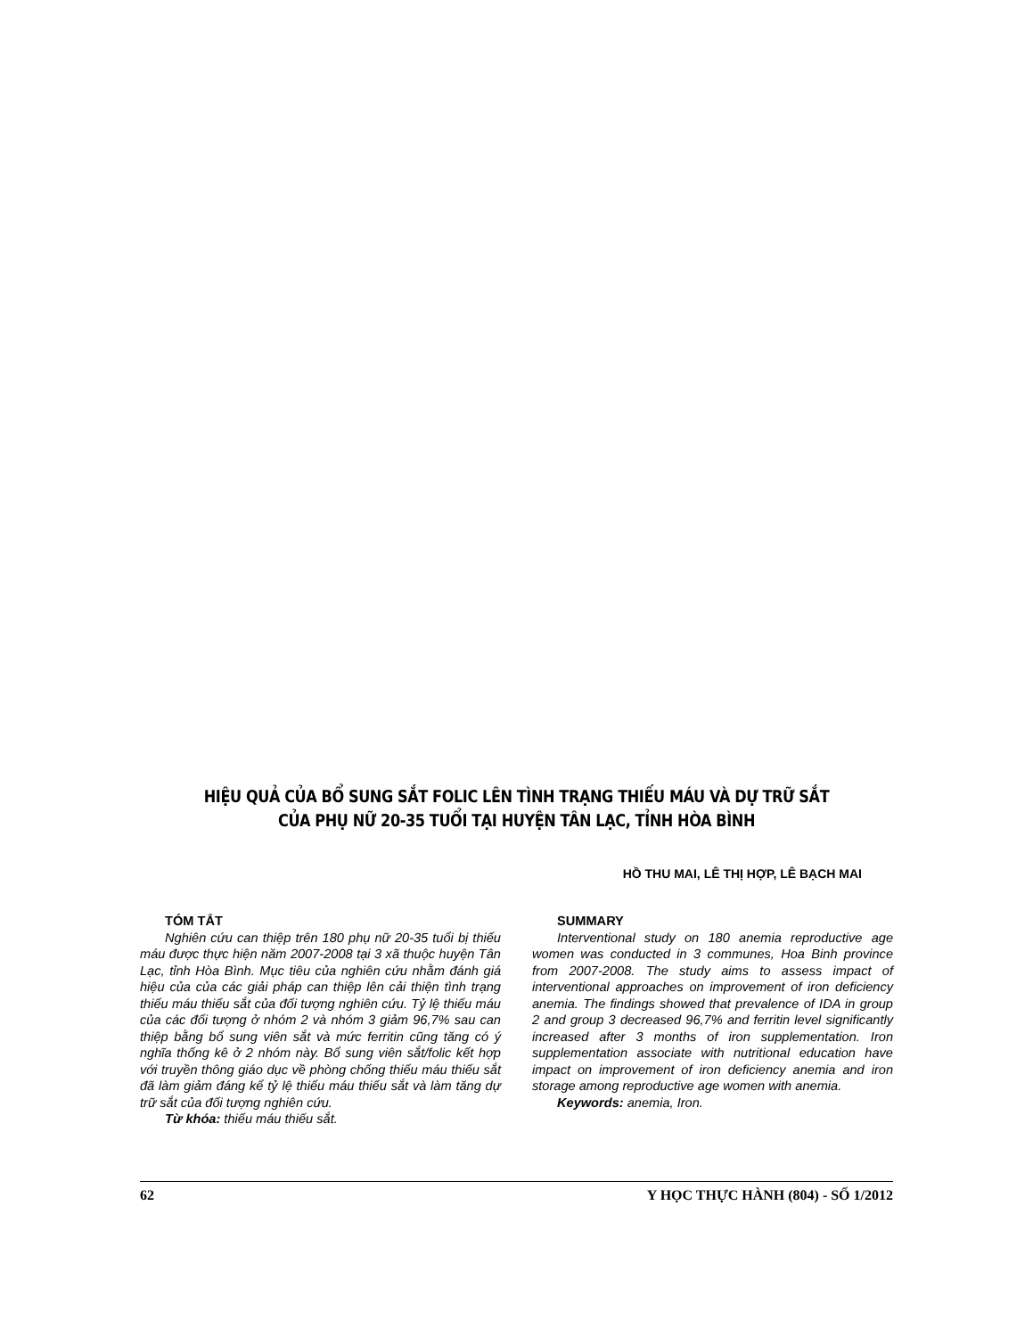HIỆU QUẢ CỦA BỔ SUNG SẮT FOLIC LÊN TÌNH TRẠNG THIẾU MÁU VÀ DỰ TRỮ SẮT
CỦA PHỤ NỮ 20-35 TUỔI TẠI HUYỆN TÂN LẠC, TỈNH HÒA BÌNH
HỒ THU MAI, LÊ THỊ HỢP, LÊ BẠCH MAI
TÓM TẮT
Nghiên cứu can thiệp trên 180 phụ nữ 20-35 tuổi bị thiếu máu được thực hiện năm 2007-2008 tại 3 xã thuộc huyện Tân Lạc, tỉnh Hòa Bình. Mục tiêu của nghiên cứu nhằm đánh giá hiệu của của các giải pháp can thiệp lên cải thiện tình trạng thiếu máu thiếu sắt của đối tượng nghiên cứu. Tỷ lệ thiếu máu của các đối tượng ở nhóm 2 và nhóm 3 giảm 96,7% sau can thiệp bằng bổ sung viên sắt và mức ferritin cũng tăng có ý nghĩa thống kê ở 2 nhóm này. Bổ sung viên sắt/folic kết hợp với truyền thông giáo dục về phòng chống thiếu máu thiếu sắt đã làm giảm đáng kể tỷ lệ thiếu máu thiếu sắt và làm tăng dự trữ sắt của đối tượng nghiên cứu.
Từ khóa: thiếu máu thiếu sắt.
SUMMARY
Interventional study on 180 anemia reproductive age women was conducted in 3 communes, Hoa Binh province from 2007-2008. The study aims to assess impact of interventional approaches on improvement of iron deficiency anemia. The findings showed that prevalence of IDA in group 2 and group 3 decreased 96,7% and ferritin level significantly increased after 3 months of iron supplementation. Iron supplementation associate with nutritional education have impact on improvement of iron deficiency anemia and iron storage among reproductive age women with anemia.
Keywords: anemia, Iron.
62 Y HỌC THỰC HÀNH (804) - SỐ 1/2012